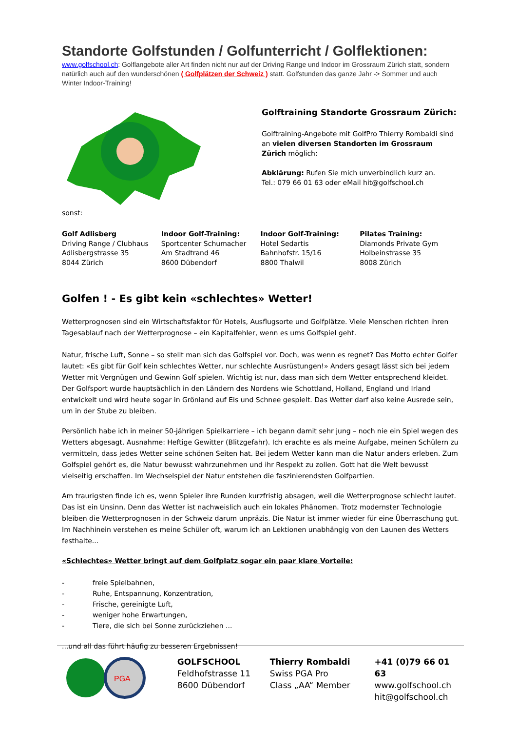Standorte Golfstunden / Golfunterricht / Golflektionen:
www.golfschool.ch: Golflangebote aller Art finden nicht nur auf der Driving Range und Indoor im Grossraum Zürich statt, sondern natürlich auch auf den wunderschönen ( Golfplätzen der Schweiz ) statt. Golfstunden das ganze Jahr -> Sommer und auch Winter Indoor-Training!
Golftraining Standorte Grossraum Zürich:
Golftraining-Angebote mit GolfPro Thierry Rombaldi sind an vielen diversen Standorten im Grossraum Zürich möglich:
Abklärung: Rufen Sie mich unverbindlich kurz an.
Tel.: 079 66 01 63 oder eMail hit@golfschool.ch
sonst:
Golf Adlisberg
Driving Range / Clubhaus
Adlisbergstrasse 35
8044 Zürich
Indoor Golf-Training:
Sportcenter Schumacher
Am Stadtrand 46
8600 Dübendorf
Indoor Golf-Training:
Hotel Sedartis
Bahnhofstr. 15/16
8800 Thalwil
Pilates Training:
Diamonds Private Gym
Holbeinstrasse 35
8008 Zürich
Golfen ! - Es gibt kein «schlechtes» Wetter!
Wetterprognosen sind ein Wirtschaftsfaktor für Hotels, Ausflugsorte und Golfplätze. Viele Menschen richten ihren Tagesablauf nach der Wetterprognose – ein Kapitalfehler, wenn es ums Golfspiel geht.
Natur, frische Luft, Sonne – so stellt man sich das Golfspiel vor. Doch, was wenn es regnet? Das Motto echter Golfer lautet: «Es gibt für Golf kein schlechtes Wetter, nur schlechte Ausrüstungen!» Anders gesagt lässt sich bei jedem Wetter mit Vergnügen und Gewinn Golf spielen. Wichtig ist nur, dass man sich dem Wetter entsprechend kleidet. Der Golfsport wurde hauptsächlich in den Ländern des Nordens wie Schottland, Holland, England und Irland entwickelt und wird heute sogar in Grönland auf Eis und Schnee gespielt. Das Wetter darf also keine Ausrede sein, um in der Stube zu bleiben.
Persönlich habe ich in meiner 50-jährigen Spielkarriere – ich begann damit sehr jung – noch nie ein Spiel wegen des Wetters abgesagt. Ausnahme: Heftige Gewitter (Blitzgefahr). Ich erachte es als meine Aufgabe, meinen Schülern zu vermitteln, dass jedes Wetter seine schönen Seiten hat. Bei jedem Wetter kann man die Natur anders erleben. Zum Golfspiel gehört es, die Natur bewusst wahrzunehmen und ihr Respekt zu zollen. Gott hat die Welt bewusst vielseitig erschaffen. Im Wechselspiel der Natur entstehen die faszinierendsten Golfpartien.
Am traurigsten finde ich es, wenn Spieler ihre Runden kurzfristig absagen, weil die Wetterprognose schlecht lautet. Das ist ein Unsinn. Denn das Wetter ist nachweislich auch ein lokales Phänomen. Trotz modernster Technologie bleiben die Wetterprognosen in der Schweiz darum unpräzis. Die Natur ist immer wieder für eine Überraschung gut. Im Nachhinein verstehen es meine Schüler oft, warum ich an Lektionen unabhängig von den Launen des Wetters festhalte...
«Schlechtes» Wetter bringt auf dem Golfplatz sogar ein paar klare Vorteile:
- freie Spielbahnen,
- Ruhe, Entspannung, Konzentration,
- Frische, gereinigte Luft,
- weniger hohe Erwartungen,
- Tiere, die sich bei Sonne zurückziehen ...
...und all das führt häufig zu besseren Ergebnissen!
PGA
GOLFSCHOOL
Feldhofstrasse 11
8600 Dübendorf
Thierry Rombaldi
Swiss PGA Pro
Class „AA“ Member
+41 (0)79 66 01 63
www.golfschool.ch
hit@golfschool.ch